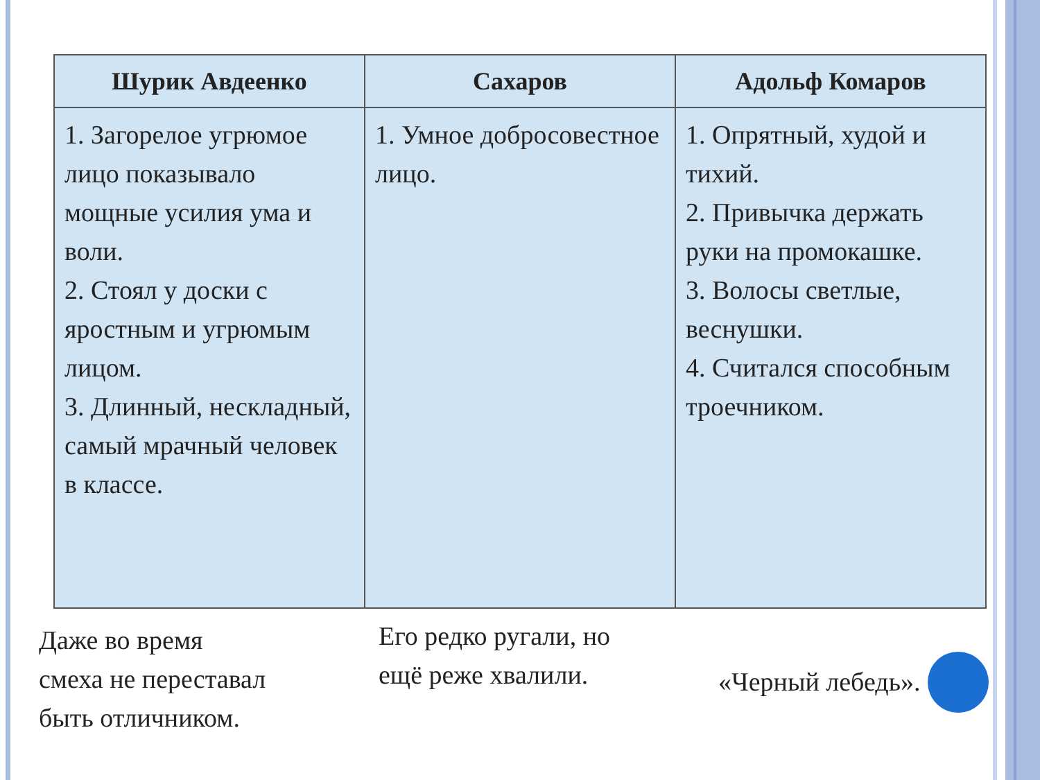| Шурик Авдеенко | Сахаров | Адольф Комаров |
| --- | --- | --- |
| 1. Загорелое угрюмое лицо показывало мощные усилия ума и воли. 2. Стоял у доски с яростным и угрюмым лицом. 3. Длинный, нескладный, самый мрачный человек в классе. | 1. Умное добросовестное лицо. | 1. Опрятный, худой и тихий. 2. Привычка держать руки на промокашке. 3. Волосы светлые, веснушки. 4. Считался способным троечником. |
Даже во время
смеха не переставал
быть отличником.
Его редко ругали, но
ещё реже хвалили.
«Черный лебедь».